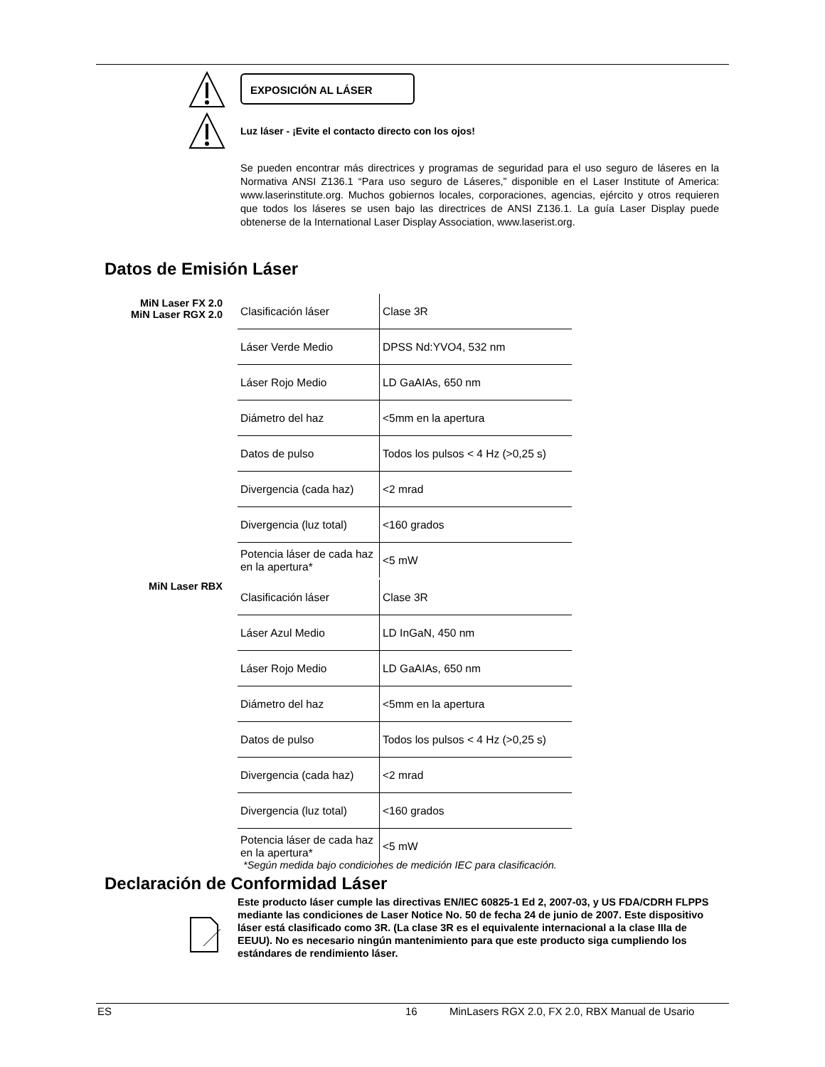EXPOSICIÓN AL LÁSER
Luz láser - ¡Evite el contacto directo con los ojos!
Se pueden encontrar más directrices y programas de seguridad para el uso seguro de láseres en la Normativa ANSI Z136.1 “Para uso seguro de Láseres,” disponible en el Laser Institute of America: www.laserinstitute.org. Muchos gobiernos locales, corporaciones, agencias, ejército y otros requieren que todos los láseres se usen bajo las directrices de ANSI Z136.1. La guía Laser Display puede obtenerse de la International Laser Display Association, www.laserist.org.
Datos de Emisión Láser
MiN Laser FX 2.0
MiN Laser RGX 2.0
| Clasificación láser | Clase 3R |
| Láser Verde Medio | DPSS Nd:YVO4, 532 nm |
| Láser Rojo Medio | LD GaAIAs, 650 nm |
| Diámetro del haz | <5mm en la apertura |
| Datos de pulso | Todos los pulsos < 4 Hz (>0,25 s) |
| Divergencia (cada haz) | <2 mrad |
| Divergencia (luz total) | <160 grados |
| Potencia láser de cada haz en la apertura* | <5 mW |
MiN Laser RBX
| Clasificación láser | Clase 3R |
| Láser Azul Medio | LD InGaN, 450 nm |
| Láser Rojo Medio | LD GaAIAs, 650 nm |
| Diámetro del haz | <5mm en la apertura |
| Datos de pulso | Todos los pulsos < 4 Hz (>0,25 s) |
| Divergencia (cada haz) | <2 mrad |
| Divergencia (luz total) | <160 grados |
| Potencia láser de cada haz en la apertura* | <5 mW |
*Según medida bajo condiciones de medición IEC para clasificación.
Declaración de Conformidad Láser
Este producto láser cumple las directivas EN/IEC 60825-1 Ed 2, 2007-03, y US FDA/CDRH FLPPS mediante las condiciones de Laser Notice No. 50 de fecha 24 de junio de 2007. Este dispositivo láser está clasificado como 3R. (La clase 3R es el equivalente internacional a la clase IIIa de EEUU). No es necesario ningún mantenimiento para que este producto siga cumpliendo los estándares de rendimiento láser.
ES 16
MinLasers RGX 2.0, FX 2.0, RBX Manual de Usario